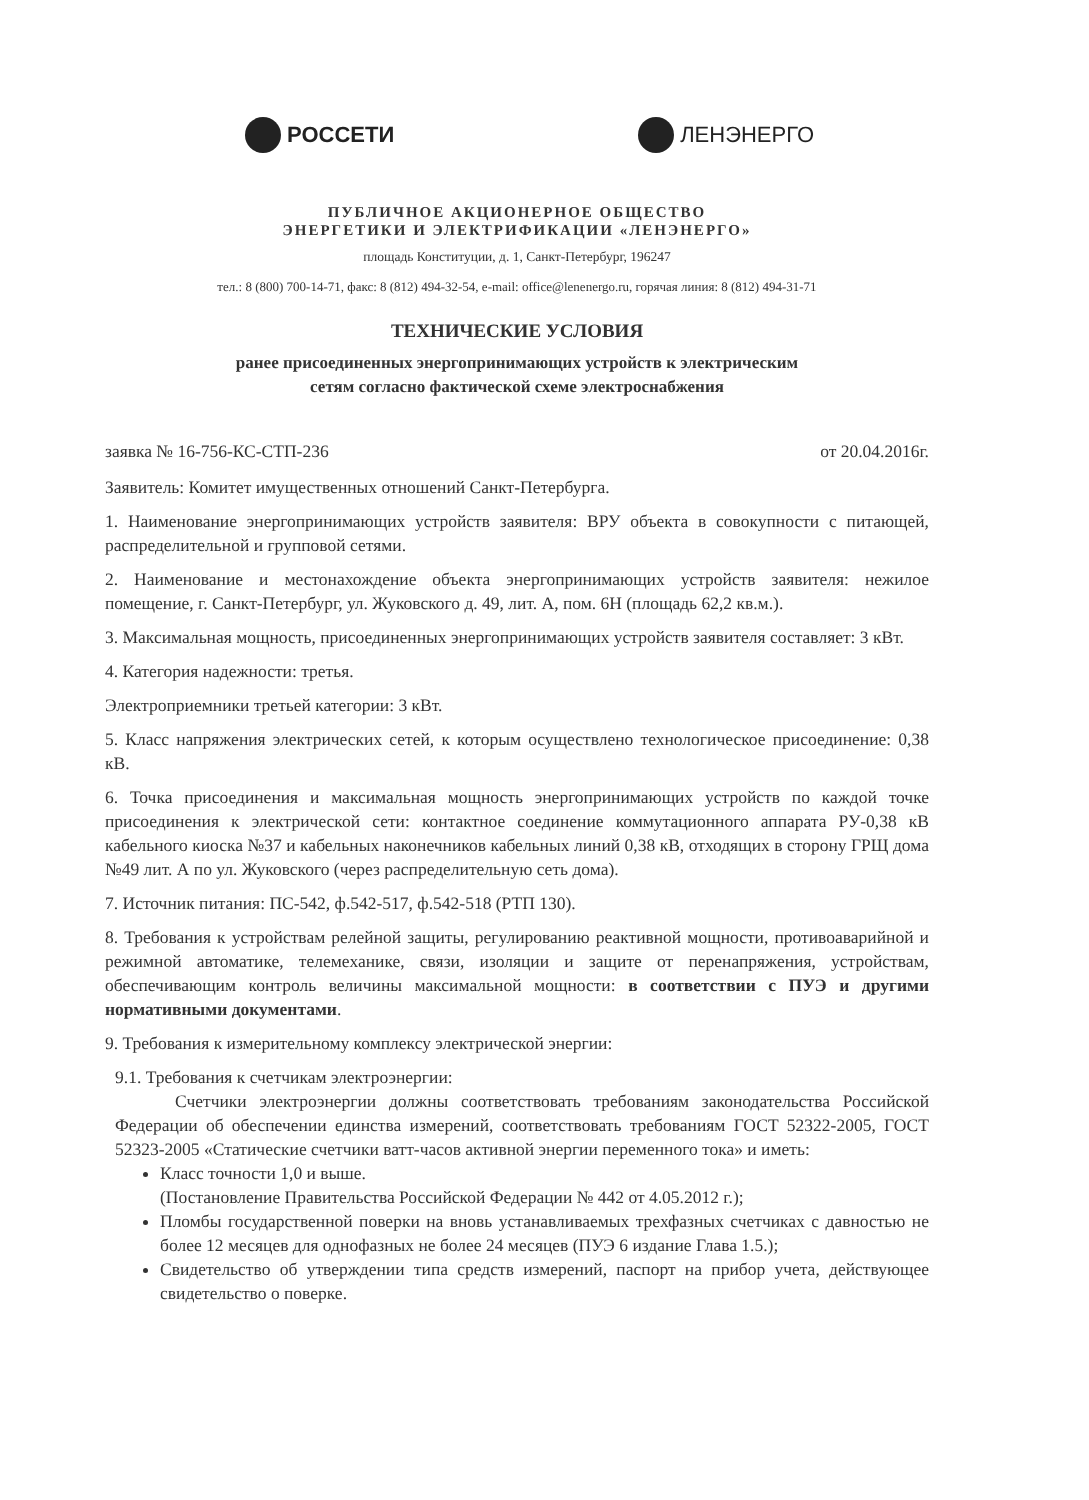РОССЕТИ ЛЕНЭНЕРГО
ПУБЛИЧНОЕ АКЦИОНЕРНОЕ ОБЩЕСТВО
ЭНЕРГЕТИКИ И ЭЛЕКТРИФИКАЦИИ «ЛЕНЭНЕРГО»
площадь Конституции, д. 1, Санкт-Петербург, 196247
тел.: 8 (800) 700-14-71, факс: 8 (812) 494-32-54, e-mail: office@lenenergo.ru, горячая линия: 8 (812) 494-31-71
ТЕХНИЧЕСКИЕ УСЛОВИЯ
ранее присоединенных энергопринимающих устройств к электрическим
сетям согласно фактической схеме электроснабжения
заявка № 16-756-КС-СТП-236 от 20.04.2016г.
Заявитель: Комитет имущественных отношений Санкт-Петербурга.
1. Наименование энергопринимающих устройств заявителя: ВРУ объекта в совокупности с питающей, распределительной и групповой сетями.
2. Наименование и местонахождение объекта энергопринимающих устройств заявителя: нежилое помещение, г. Санкт-Петербург, ул. Жуковского д. 49, лит. А, пом. 6Н (площадь 62,2 кв.м.).
3. Максимальная мощность, присоединенных энергопринимающих устройств заявителя составляет: 3 кВт.
4. Категория надежности: третья.
Электроприемники третьей категории: 3 кВт.
5. Класс напряжения электрических сетей, к которым осуществлено технологическое присоединение: 0,38 кВ.
6. Точка присоединения и максимальная мощность энергопринимающих устройств по каждой точке присоединения к электрической сети: контактное соединение коммутационного аппарата РУ-0,38 кВ кабельного киоска №37 и кабельных наконечников кабельных линий 0,38 кВ, отходящих в сторону ГРЩ дома №49 лит. А по ул. Жуковского (через распределительную сеть дома).
7. Источник питания: ПС-542, ф.542-517, ф.542-518 (РТП 130).
8. Требования к устройствам релейной защиты, регулированию реактивной мощности, противоаварийной и режимной автоматике, телемеханике, связи, изоляции и защите от перенапряжения, устройствам, обеспечивающим контроль величины максимальной мощности: в соответствии с ПУЭ и другими нормативными документами.
9. Требования к измерительному комплексу электрической энергии:
9.1. Требования к счетчикам электроэнергии:
Счетчики электроэнергии должны соответствовать требованиям законодательства Российской Федерации об обеспечении единства измерений, соответствовать требованиям ГОСТ 52322-2005, ГОСТ 52323-2005 «Статические счетчики ватт-часов активной энергии переменного тока» и иметь:
Класс точности 1,0 и выше.
(Постановление Правительства Российской Федерации № 442 от 4.05.2012 г.);
Пломбы государственной поверки на вновь устанавливаемых трехфазных счетчиках с давностью не более 12 месяцев для однофазных не более 24 месяцев (ПУЭ 6 издание Глава 1.5.);
Свидетельство об утверждении типа средств измерений, паспорт на прибор учета, действующее свидетельство о поверке.